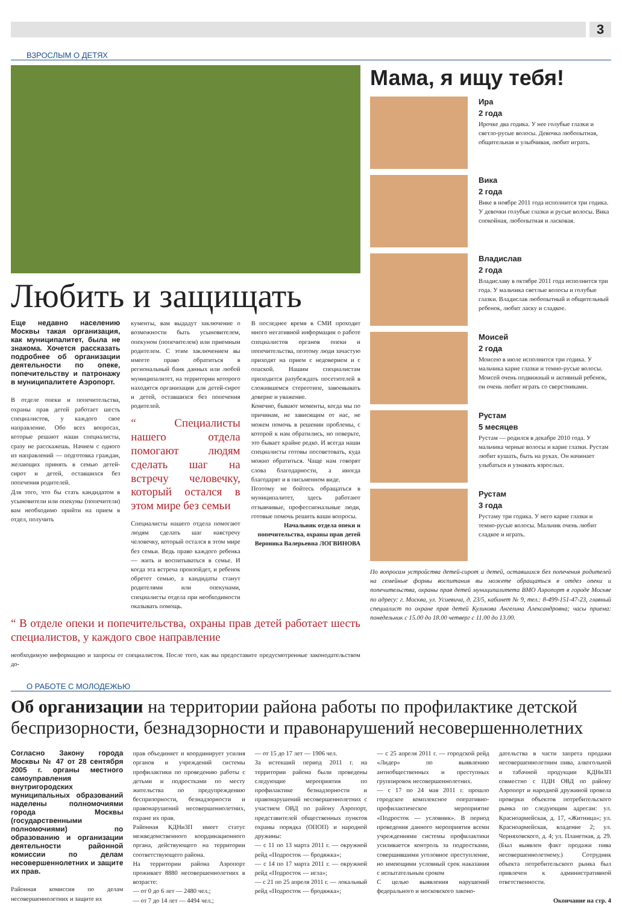3
ВЗРОСЛЫМ О ДЕТЯХ
Любить и защищать
Еще недавно населению Москвы такая организация, как муниципалитет, была не знакома. Хочется рассказать подробнее об организации деятельности по опеке, попечительству и патронажу в муниципалитете Аэропорт.
В отделе опеки и попечительства, охраны прав детей работает шесть специалистов, у каждого свое направление. Обо всех вопросах, которые решают наши специалисты, сразу не расскажешь. Начнем с одного из направлений — подготовка граждан, желающих принять в семью детей-сирот и детей, оставшихся без попечения родителей.
Для того, что бы стать кандидатом в усыновители или опекуны (попечители) вам необходимо прийти на прием в отдел, получить
кументы, вам выдадут заключение о возможности быть усыновителем, опекуном (попечителем) или приемным родителем. С этим заключением вы имеете право обратиться в региональный банк данных или любой муниципалитет, на территории которого находятся организации для детей-сирот и детей, оставшихся без попечения родителей.
“ Специалисты нашего отдела помогают людям сделать шаг на встречу человечку, который остался в этом мире без семьи
Специалисты нашего отдела помогают людям сделать шаг навстречу человечку, который остался в этом мире без семьи. Ведь право каждого ребенка — жить и воспитываться в семье. И когда эта встреча произойдет, и ребенок обретет семью, а кандидаты станут родителями или опекунами, специалисты отдела при необходимости оказывать помощь.
В последнее время в СМИ проходит много негативной информации о работе специалистов органов опеки и попечительства, поэтому люди зачастую приходят на прием с недоверием и с опаской. Нашим специалистам приходится разубеждать посетителей в сложившемся стереотипе, завоевывать доверие и уважение.
Конечно, бывают моменты, когда мы по причинам, не зависящим от нас, не можем помочь в решении проблемы, с которой к нам обратились, но поверьте, это бывает крайне редко. И всегда наши специалисты готовы посоветовать, куда можно обратиться. Чаще нам говорят слова благодарности, а иногда благодарят и в письменном виде.
Поэтому не бойтесь обращаться в муниципалитет, здесь работают отзывчивые, профессиональные люди, готовые помочь решить ваши вопросы.
Начальник отдела опеки и попечительства, охраны прав детей Вероника Валерьевна ЛОГВИНОВА
“ В отделе опеки и попечительства, охраны прав детей работает шесть специалистов, у каждого свое направление
необходимую информацию и запросы от специалистов. После того, как вы предоставите предусмотренные законодательством до-
Мама, я ищу тебя!
Ира
2 года
Ирочке два годика. У нее голубые глазки и светло-русые волосы. Девочка любопытная, общительная и улыбчивая, любит играть.
Вика
2 года
Вике в ноябре 2011 года исполнится три годика. У девочки голубые глазки и русые волосы. Вика спокойная, любопытная и ласковая.
Владислав
2 года
Владиславу в октябре 2011 года исполнится три года. У мальчика светлые волосы и голубые глазки. Владислав любопытный и общительный ребенок, любит ласку и сладкое.
Моисей
2 года
Моисею в июле исполнится три годика. У мальчика карие глазки и темно-русые волосы. Моисей очень подвижный и активный ребенок, он очень любит играть со сверстниками.
Рустам
5 месяцев
Рустам — родился в декабре 2010 года. У мальчика черные волосы и карие глазки. Рустам любит кушать, быть на руках. Он начинает улыбаться и узнавать взрослых.
Рустам
3 года
Рустаму три годика. У него карие глазки и темно-русые волосы. Мальчик очень любит сладкое и играть.
По вопросам устройства детей-сирот и детей, оставшихся без попечения родителей на семейные формы воспитания вы можете обращаться в отдел опеки и попечительства, охраны прав детей муниципалитета ВМО Аэропорт в городе Москве по адресу: г. Москва, ул. Усиевича, д. 23/5, кабинет № 9, тел.: 8-499-151-47-23, главный специалист по охране прав детей Куликова Ангелина Александровна; часы приема: понедельник с 15.00 до 18.00 четверг с 11.00 до 13.00.
О РАБОТЕ С МОЛОДЕЖЬЮ
Об организации на территории района работы по профилактике детской беспризорности, безнадзорности и правонарушений несовершеннолетних
Согласно Закону города Москвы № 47 от 28 сентября 2005 г. органы местного самоуправления внутригородских муниципальных образований наделены полномочиями города Москвы (государственными полномочиями) по образованию и организации деятельности районной комиссии по делам несовершеннолетних и защите их прав.
Районная комиссия по делам несовершеннолетних и защите их
прав объединяет и координирует усилия органов и учреждений системы профилактики по проведению работы с детьми и подростками по месту жительства по предупреждению беспризорности, безнадзорности и правонарушений несовершеннолетних, охране их прав.
Районная КДНиЗП имеет статус межведомственного координационного органа, действующего на территории соответствующего района.
На территории района Аэропорт проживает 8880 несовершеннолетних в возрасте:
— от 0 до 6 лет — 2480 чел.;
— от 7 до 14 лет — 4494 чел.;
— от 15 до 17 лет — 1906 чел.
За истекший период 2011 г. на территории района были проведены следующие мероприятия по профилактике безнадзорности и правонарушений несовершеннолетних с участием ОВД по району Аэропорт, представителей общественных пунктов охраны порядка (ОПОП) и народной дружины:
— с 11 по 13 марта 2011 г. — окружной рейд «Подросток — бродяжка»;
— с 14 по 17 марта 2011 г. — окружной рейд «Подросток — игла»;
— с 21 по 25 апреля 2011 г. — локальный рейд «Подросток — бродяжка»;
— с 25 апреля 2011 г. — городской рейд «Лидер» по выявлению антиобщественных и преступных группировок несовершеннолетних.
— с 17 по 24 мая 2011 г. прошло городское комплексное оперативно-профилактическое мероприятие «Подросток — условник». В период проведения данного мероприятия всеми учреждениями системы профилактики усиливается контроль за подростками, совершившими уголовное преступление, но имеющими условный срок наказания с испытательным сроком
С целью выявления нарушений федерального и московского законо-
дательства в части запрета продажи несовершеннолетним пива, алкогольной и табачной продукции КДНиЗП совместно с ПДН ОВД по району Аэропорт и народной дружиной провела проверки объектов потребительского рынка по следующим адресам: ул. Красноармейская, д. 17, «Житница»; ул. Красноармейская, владение 2; ул. Черняховского, д. 4; ул. Планетная, д. 29. (Был выявлен факт продажи пива несовершеннолетнему.) Сотрудник объекта потребительского рынка был привлечен к административной ответственности.
Окончание на стр. 4